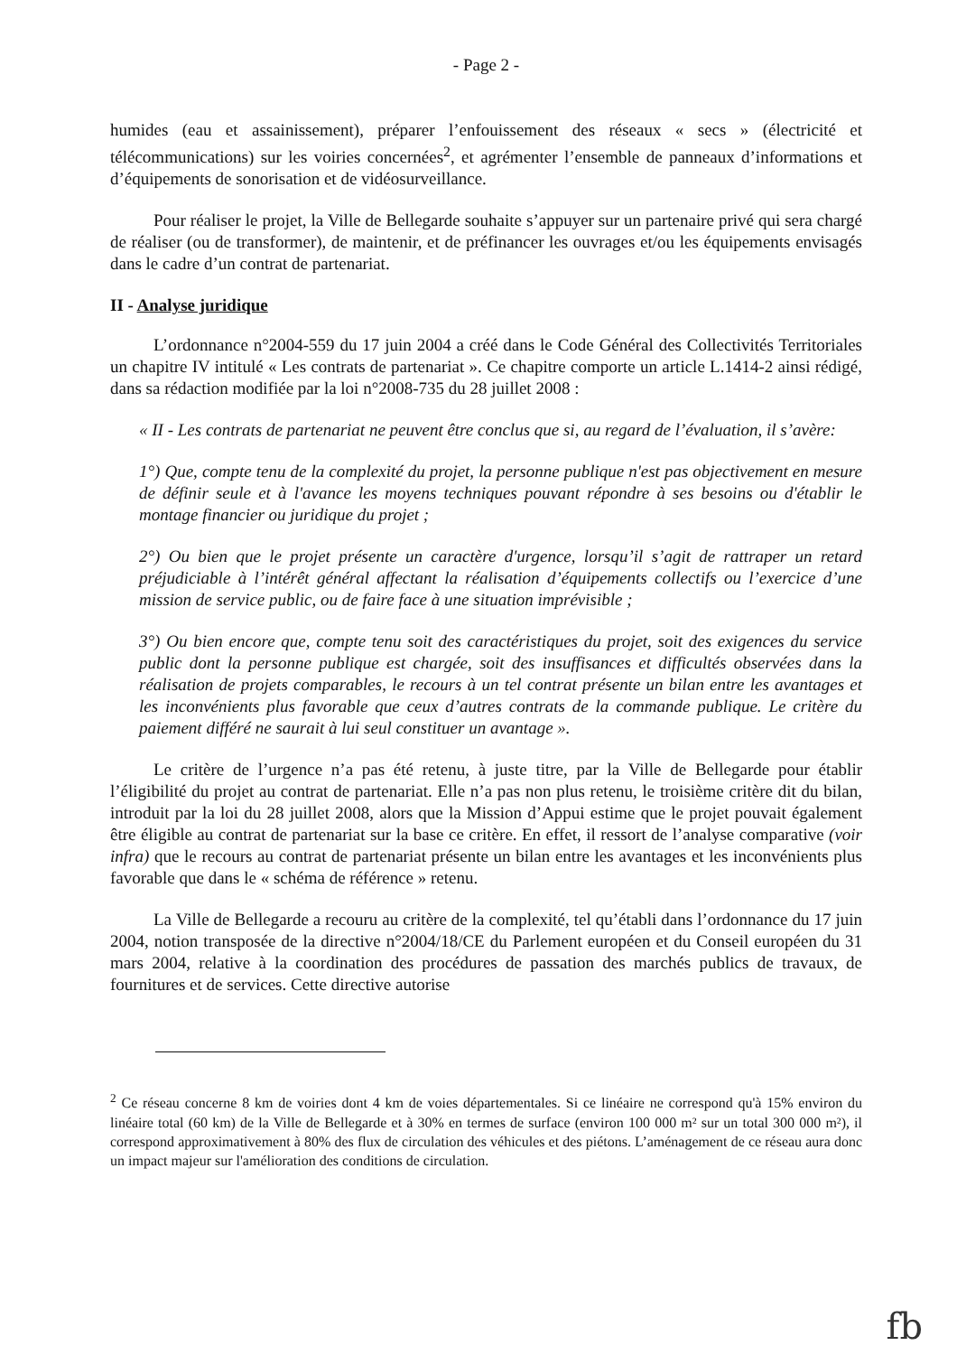- Page 2 -
humides (eau et assainissement), préparer l’enfouissement des réseaux « secs » (électricité et télécommunications) sur les voiries concernées<sup>2</sup>, et agrémenter l’ensemble de panneaux d’informations et d’équipements de sonorisation et de vidéosurveillance.
Pour réaliser le projet, la Ville de Bellegarde souhaite s’appuyer sur un partenaire privé qui sera chargé de réaliser (ou de transformer), de maintenir, et de préfinancer les ouvrages et/ou les équipements envisagés dans le cadre d’un contrat de partenariat.
II - Analyse juridique
L’ordonnance n°2004-559 du 17 juin 2004 a créé dans le Code Général des Collectivités Territoriales un chapitre IV intitulé « Les contrats de partenariat ». Ce chapitre comporte un article L.1414-2 ainsi rédigé, dans sa rédaction modifiée par la loi n°2008-735 du 28 juillet 2008 :
« II - Les contrats de partenariat ne peuvent être conclus que si, au regard de l’évaluation, il s’avère:
1°) Que, compte tenu de la complexité du projet, la personne publique n'est pas objectivement en mesure de définir seule et à l'avance les moyens techniques pouvant répondre à ses besoins ou d'établir le montage financier ou juridique du projet ;
2°) Ou bien que le projet présente un caractère d'urgence, lorsqu’il s’agit de rattraper un retard préjudiciable à l’intérêt général affectant la réalisation d’équipements collectifs ou l’exercice d’une mission de service public, ou de faire face à une situation imprévisible ;
3°) Ou bien encore que, compte tenu soit des caractéristiques du projet, soit des exigences du service public dont la personne publique est chargée, soit des insuffisances et difficultés observées dans la réalisation de projets comparables, le recours à un tel contrat présente un bilan entre les avantages et les inconvénients plus favorable que ceux d’autres contrats de la commande publique. Le critère du paiement différé ne saurait à lui seul constituer un avantage ».
Le critère de l’urgence n’a pas été retenu, à juste titre, par la Ville de Bellegarde pour établir l’éligibilité du projet au contrat de partenariat. Elle n’a pas non plus retenu, le troisième critère dit du bilan, introduit par la loi du 28 juillet 2008, alors que la Mission d’Appui estime que le projet pouvait également être éligible au contrat de partenariat sur la base ce critère. En effet, il ressort de l’analyse comparative (voir infra) que le recours au contrat de partenariat présente un bilan entre les avantages et les inconvénients plus favorable que dans le « schéma de référence » retenu.
La Ville de Bellegarde a recouru au critère de la complexité, tel qu’établi dans l’ordonnance du 17 juin 2004, notion transposée de la directive n°2004/18/CE du Parlement européen et du Conseil européen du 31 mars 2004, relative à la coordination des procédures de passation des marchés publics de travaux, de fournitures et de services. Cette directive autorise
<sup>2</sup> Ce réseau concerne 8 km de voiries dont 4 km de voies départementales. Si ce linéaire ne correspond qu'à 15% environ du linéaire total (60 km) de la Ville de Bellegarde et à 30% en termes de surface (environ 100 000 m² sur un total 300 000 m²), il correspond approximativement à 80% des flux de circulation des véhicules et des piétons. L’aménagement de ce réseau aura donc un impact majeur sur l'amélioration des conditions de circulation.
fb